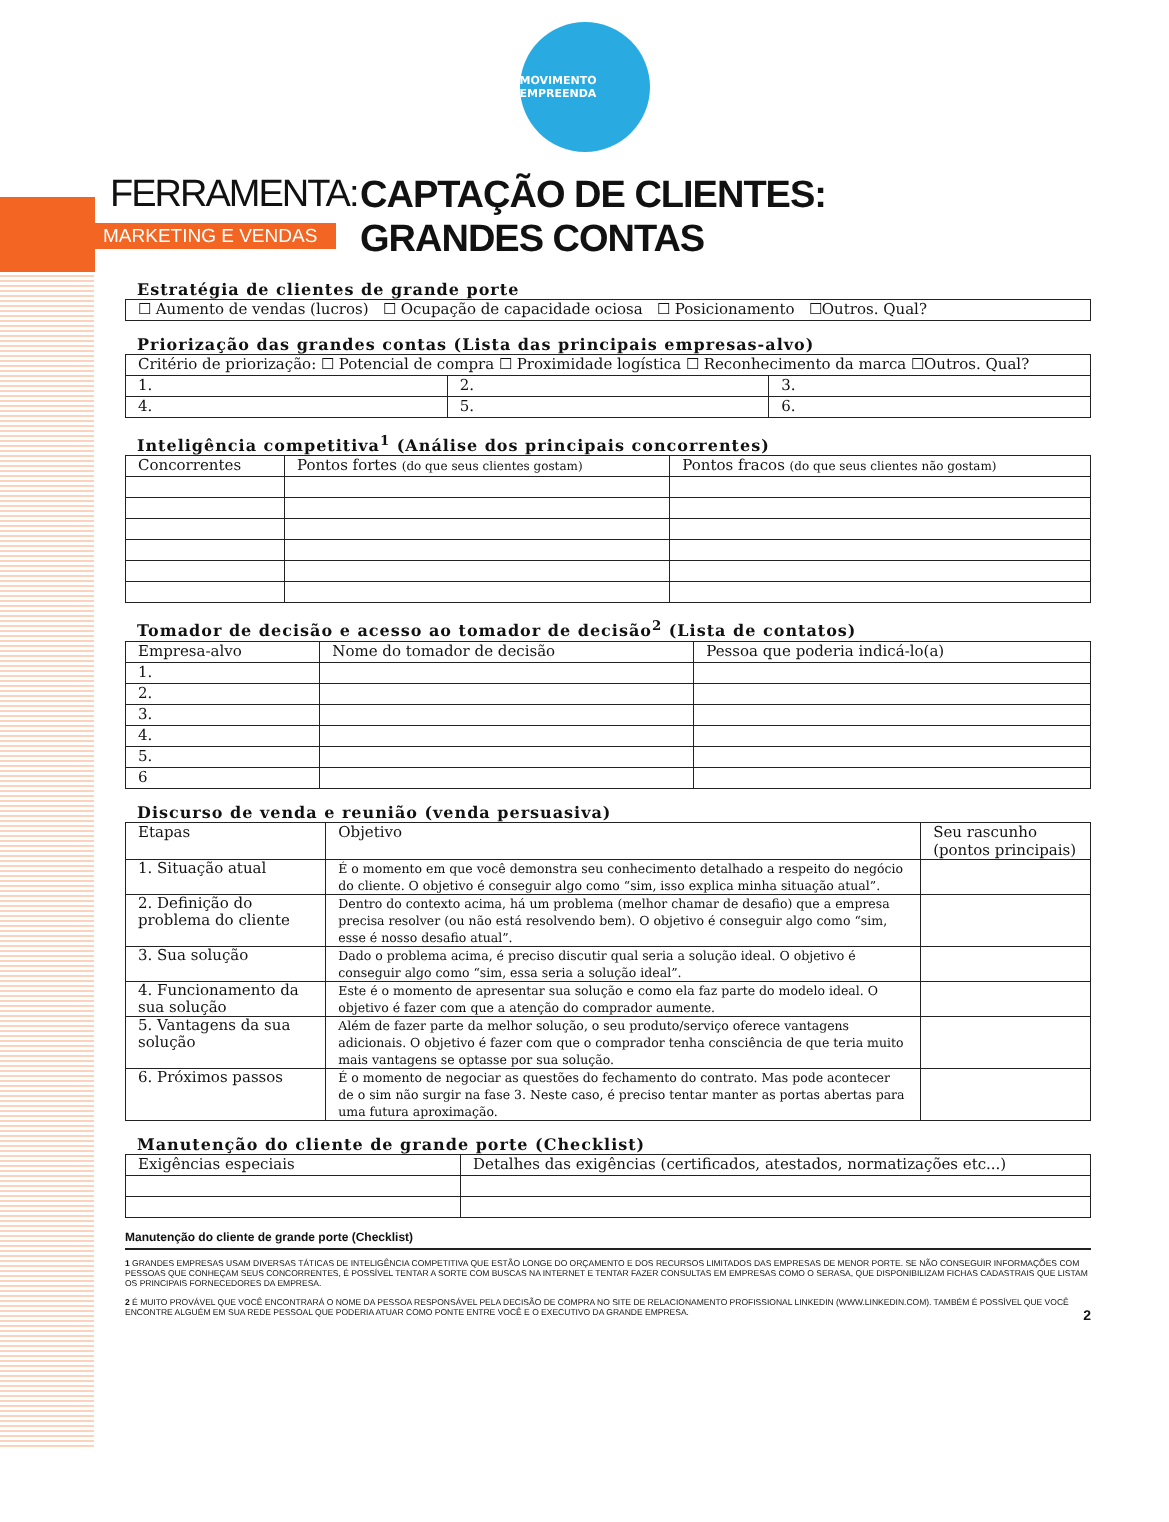MOVIMENTO EMPREENDA
FERRAMENTA:
MARKETING E VENDAS
CAPTAÇÃO DE CLIENTES:
GRANDES CONTAS
Estratégia de clientes de grande porte
| ☐ Aumento de vendas (lucros) ☐ Ocupação de capacidade ociosa ☐ Posicionamento ☐Outros. Qual? |
Priorização das grandes contas (Lista das principais empresas-alvo)
| Critério de priorização: ☐ Potencial de compra ☐ Proximidade logística ☐ Reconhecimento da marca ☐Outros. Qual? | | |
| 1. | 2. | 3. |
| 4. | 5. | 6. |
Inteligência competitiva<sup>1</sup> (Análise dos principais concorrentes)
| Concorrentes | Pontos fortes (do que seus clientes gostam) | Pontos fracos (do que seus clientes não gostam) |
| --- | --- | --- |
Tomador de decisão e acesso ao tomador de decisão<sup>2</sup> (Lista de contatos)
| Empresa-alvo | Nome do tomador de decisão | Pessoa que poderia indicá-lo(a) |
| --- | --- | --- |
| 1. | | |
| 2. | | |
| 3. | | |
| 4. | | |
| 5. | | |
| 6 | | |
Discurso de venda e reunião (venda persuasiva)
| Etapas | Objetivo | Seu rascunho (pontos principais) |
| --- | --- | --- |
| 1. Situação atual | É o momento em que você demonstra seu conhecimento detalhado a respeito do negócio do cliente. O objetivo é conseguir algo como “sim, isso explica minha situação atual”. | |
| 2. Definição do problema do cliente | Dentro do contexto acima, há um problema (melhor chamar de desafio) que a empresa precisa resolver (ou não está resolvendo bem). O objetivo é conseguir algo como “sim, esse é nosso desafio atual”. | |
| 3. Sua solução | Dado o problema acima, é preciso discutir qual seria a solução ideal. O objetivo é conseguir algo como “sim, essa seria a solução ideal”. | |
| 4. Funcionamento da sua solução | Este é o momento de apresentar sua solução e como ela faz parte do modelo ideal. O objetivo é fazer com que a atenção do comprador aumente. | |
| 5. Vantagens da sua solução | Além de fazer parte da melhor solução, o seu produto/serviço oferece vantagens adicionais. O objetivo é fazer com que o comprador tenha consciência de que teria muito mais vantagens se optasse por sua solução. | |
| 6. Próximos passos | É o momento de negociar as questões do fechamento do contrato. Mas pode acontecer de o sim não surgir na fase 3. Neste caso, é preciso tentar manter as portas abertas para uma futura aproximação. | |
Manutenção do cliente de grande porte (Checklist)
| Exigências especiais | Detalhes das exigências (certificados, atestados, normatizações etc...) |
| --- | --- |
Manutenção do cliente de grande porte (Checklist)
1 GRANDES EMPRESAS USAM DIVERSAS TÁTICAS DE INTELIGÊNCIA COMPETITIVA QUE ESTÃO LONGE DO ORÇAMENTO E DOS RECURSOS LIMITADOS DAS EMPRESAS DE MENOR PORTE. SE NÃO CONSEGUIR INFORMAÇÕES COM PESSOAS QUE CONHEÇAM SEUS CONCORRENTES, É POSSÍVEL TENTAR A SORTE COM BUSCAS NA INTERNET E TENTAR FAZER CONSULTAS EM EMPRESAS COMO O SERASA, QUE DISPONIBILIZAM FICHAS CADASTRAIS QUE LISTAM OS PRINCIPAIS FORNECEDORES DA EMPRESA.
2 É MUITO PROVÁVEL QUE VOCÊ ENCONTRARÁ O NOME DA PESSOA RESPONSÁVEL PELA DECISÃO DE COMPRA NO SITE DE RELACIONAMENTO PROFISSIONAL LINKEDIN (WWW.LINKEDIN.COM). TAMBÉM É POSSÍVEL QUE VOCÊ ENCONTRE ALGUÉM EM SUA REDE PESSOAL QUE PODERIA ATUAR COMO PONTE ENTRE VOCÊ E O EXECUTIVO DA GRANDE EMPRESA. 2